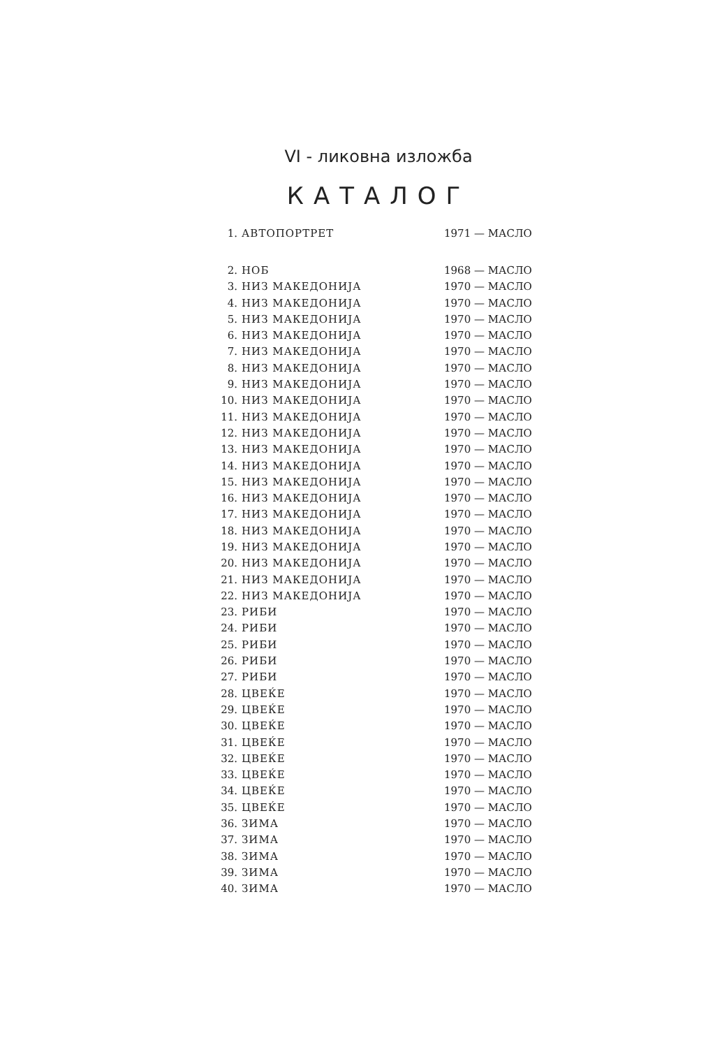VI - ликовна изложба
КАТАЛОГ
| 1. | АВТОПОРТРЕТ | 1971 — МАСЛО |
| 2. | НОБ | 1968 — МАСЛО |
| 3. | НИЗ МАКЕДОНИЈА | 1970 — МАСЛО |
| 4. | НИЗ МАКЕДОНИЈА | 1970 — МАСЛО |
| 5. | НИЗ МАКЕДОНИЈА | 1970 — МАСЛО |
| 6. | НИЗ МАКЕДОНИЈА | 1970 — МАСЛО |
| 7. | НИЗ МАКЕДОНИЈА | 1970 — МАСЛО |
| 8. | НИЗ МАКЕДОНИЈА | 1970 — МАСЛО |
| 9. | НИЗ МАКЕДОНИЈА | 1970 — МАСЛО |
| 10. | НИЗ МАКЕДОНИЈА | 1970 — МАСЛО |
| 11. | НИЗ МАКЕДОНИЈА | 1970 — МАСЛО |
| 12. | НИЗ МАКЕДОНИЈА | 1970 — МАСЛО |
| 13. | НИЗ МАКЕДОНИЈА | 1970 — МАСЛО |
| 14. | НИЗ МАКЕДОНИЈА | 1970 — МАСЛО |
| 15. | НИЗ МАКЕДОНИЈА | 1970 — МАСЛО |
| 16. | НИЗ МАКЕДОНИЈА | 1970 — МАСЛО |
| 17. | НИЗ МАКЕДОНИЈА | 1970 — МАСЛО |
| 18. | НИЗ МАКЕДОНИЈА | 1970 — МАСЛО |
| 19. | НИЗ МАКЕДОНИЈА | 1970 — МАСЛО |
| 20. | НИЗ МАКЕДОНИЈА | 1970 — МАСЛО |
| 21. | НИЗ МАКЕДОНИЈА | 1970 — МАСЛО |
| 22. | НИЗ МАКЕДОНИЈА | 1970 — МАСЛО |
| 23. | РИБИ | 1970 — МАСЛО |
| 24. | РИБИ | 1970 — МАСЛО |
| 25. | РИБИ | 1970 — МАСЛО |
| 26. | РИБИ | 1970 — МАСЛО |
| 27. | РИБИ | 1970 — МАСЛО |
| 28. | ЦВЕЌЕ | 1970 — МАСЛО |
| 29. | ЦВЕЌЕ | 1970 — МАСЛО |
| 30. | ЦВЕЌЕ | 1970 — МАСЛО |
| 31. | ЦВЕЌЕ | 1970 — МАСЛО |
| 32. | ЦВЕЌЕ | 1970 — МАСЛО |
| 33. | ЦВЕЌЕ | 1970 — МАСЛО |
| 34. | ЦВЕЌЕ | 1970 — МАСЛО |
| 35. | ЦВЕЌЕ | 1970 — МАСЛО |
| 36. | ЗИМА | 1970 — МАСЛО |
| 37. | ЗИМА | 1970 — МАСЛО |
| 38. | ЗИМА | 1970 — МАСЛО |
| 39. | ЗИМА | 1970 — МАСЛО |
| 40. | ЗИМА | 1970 — МАСЛО |